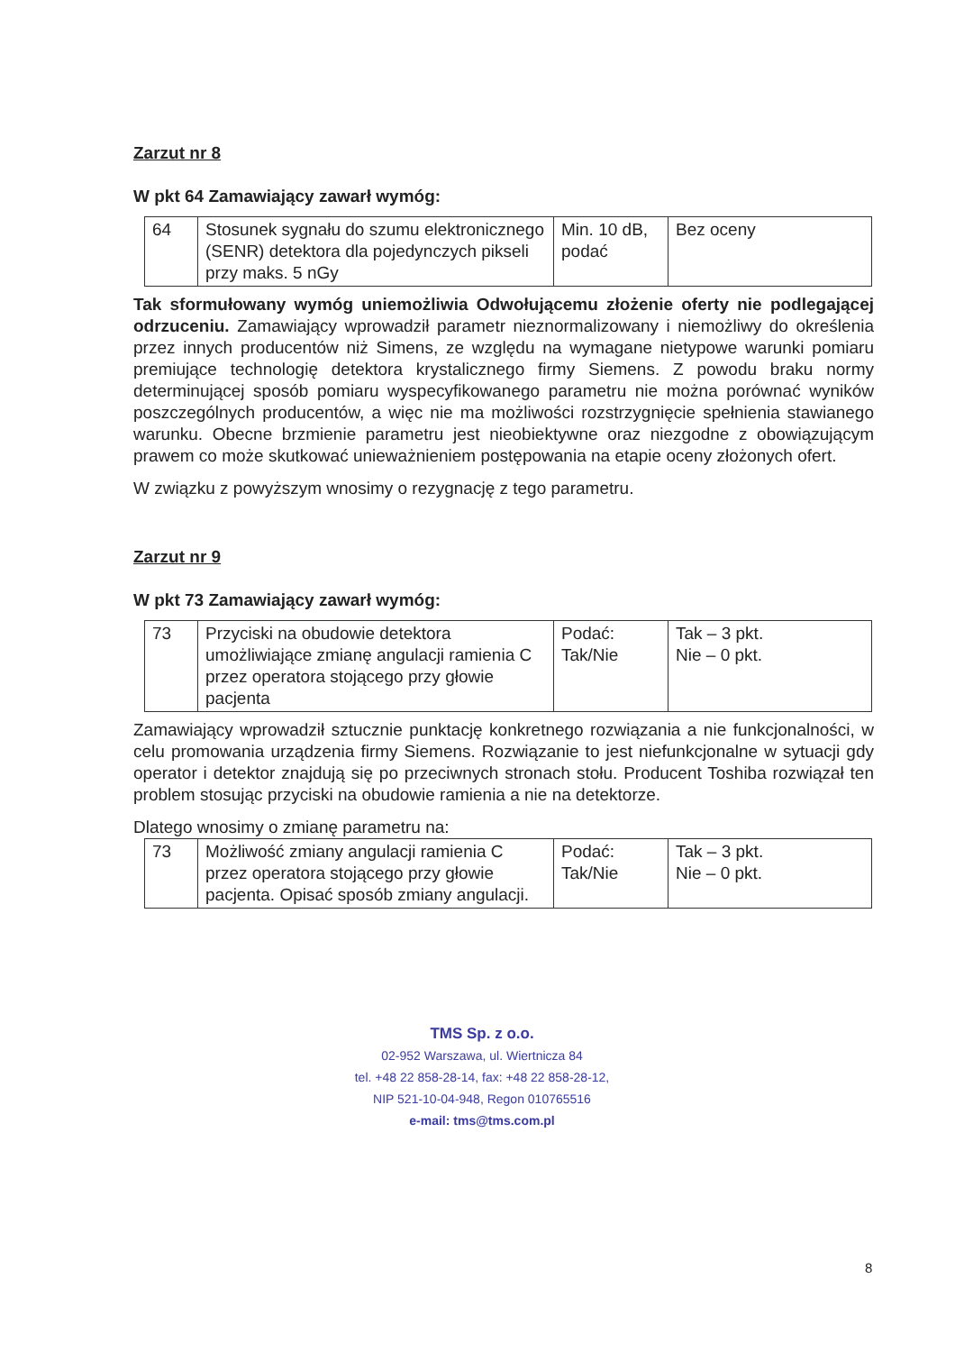Zarzut nr 8
W pkt 64 Zamawiający zawarł wymóg:
| 64 | Stosunek sygnału do szumu elektronicznego (SENR) detektora dla pojedynczych pikseli przy maks. 5 nGy | Min. 10 dB, podać | Bez oceny |
Tak sformułowany wymóg uniemożliwia Odwołującemu złożenie oferty nie podlegającej odrzuceniu. Zamawiający wprowadził parametr nieznormalizowany i niemożliwy do określenia przez innych producentów niż Simens, ze względu na wymagane nietypowe warunki pomiaru premiujące technologię detektora krystalicznego firmy Siemens. Z powodu braku normy determinującej sposób pomiaru wyspecyfikowanego parametru nie można porównać wyników poszczególnych producentów, a więc nie ma możliwości rozstrzygnięcie spełnienia stawianego warunku. Obecne brzmienie parametru jest nieobiektywne oraz niezgodne z obowiązującym prawem co może skutkować unieważnieniem postępowania na etapie oceny złożonych ofert.
W związku z powyższym wnosimy o rezygnację z tego parametru.
Zarzut nr 9
W pkt 73 Zamawiający zawarł wymóg:
| 73 | Przyciski na obudowie detektora umożliwiające zmianę angulacji ramienia C przez operatora stojącego przy głowie pacjenta | Podać: Tak/Nie | Tak – 3 pkt. Nie – 0 pkt. |
Zamawiający wprowadził sztucznie punktację konkretnego rozwiązania a nie funkcjonalności, w celu promowania urządzenia firmy Siemens. Rozwiązanie to jest niefunkcjonalne w sytuacji gdy operator i detektor znajdują się po przeciwnych stronach stołu. Producent Toshiba rozwiązał ten problem stosując przyciski na obudowie ramienia a nie na detektorze.
Dlatego wnosimy o zmianę parametru na:
| 73 | Możliwość zmiany angulacji ramienia C przez operatora stojącego przy głowie pacjenta. Opisać sposób zmiany angulacji. | Podać: Tak/Nie | Tak – 3 pkt. Nie – 0 pkt. |
TMS Sp. z o.o.
02-952 Warszawa, ul. Wiertnicza 84
tel. +48 22 858-28-14, fax: +48 22 858-28-12,
NIP 521-10-04-948, Regon 010765516
e-mail: tms@tms.com.pl
8